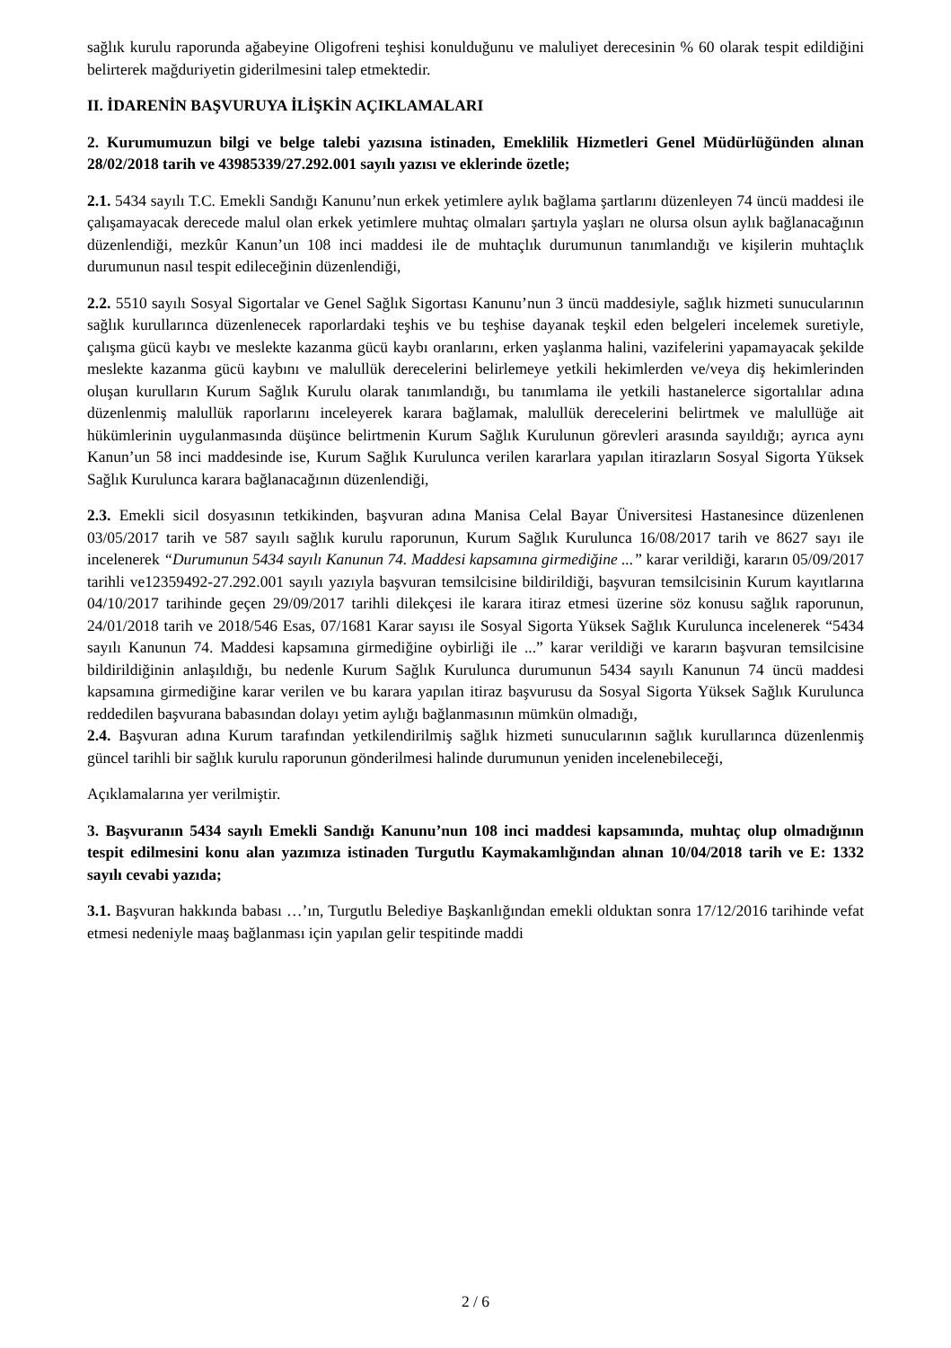sağlık kurulu raporunda ağabeyine Oligofreni teşhisi konulduğunu ve maluliyet derecesinin % 60 olarak tespit edildiğini belirterek mağduriyetin giderilmesini talep etmektedir.
II. İDARENİN BAŞVURUYA İLİŞKİN AÇIKLAMALARI
2. Kurumumuzun bilgi ve belge talebi yazısına istinaden, Emeklilik Hizmetleri Genel Müdürlüğünden alınan 28/02/2018 tarih ve 43985339/27.292.001 sayılı yazısı ve eklerinde özetle;
2.1. 5434 sayılı T.C. Emekli Sandığı Kanunu’nun erkek yetimlere aylık bağlama şartlarını düzenleyen 74 üncü maddesi ile çalışamayacak derecede malul olan erkek yetimlere muhtaç olmaları şartıyla yaşları ne olursa olsun aylık bağlanacağının düzenlendiği, mezkûr Kanun’un 108 inci maddesi ile de muhtaçlık durumunun tanımlandığı ve kişilerin muhtaçlık durumunun nasıl tespit edileceğinin düzenlendiği,
2.2. 5510 sayılı Sosyal Sigortalar ve Genel Sağlık Sigortası Kanunu’nun 3 üncü maddesiyle, sağlık hizmeti sunucularının sağlık kurullarınca düzenlenecek raporlardaki teşhis ve bu teşhise dayanak teşkil eden belgeleri incelemek suretiyle, çalışma gücü kaybı ve meslekte kazanma gücü kaybı oranlarını, erken yaşlanma halini, vazifelerini yapamayacak şekilde meslekte kazanma gücü kaybını ve malullük derecelerini belirlemeye yetkili hekimlerden ve/veya diş hekimlerinden oluşan kurulların Kurum Sağlık Kurulu olarak tanımlandığı, bu tanımlama ile yetkili hastanelerce sigortalılar adına düzenlenmiş malullük raporlarını inceleyerek karara bağlamak, malullük derecelerini belirtmek ve malullüğe ait hükümlerinin uygulanmasında düşünce belirtmenin Kurum Sağlık Kurulunun görevleri arasında sayıldığı; ayrıca aynı Kanun’un 58 inci maddesinde ise, Kurum Sağlık Kurulunca verilen kararlara yapılan itirazların Sosyal Sigorta Yüksek Sağlık Kurulunca karara bağlanacağının düzenlendiği,
2.3. Emekli sicil dosyasının tetkikinden, başvuran adına Manisa Celal Bayar Üniversitesi Hastanesince düzenlenen 03/05/2017 tarih ve 587 sayılı sağlık kurulu raporunun, Kurum Sağlık Kurulunca 16/08/2017 tarih ve 8627 sayı ile incelenerek “Durumunun 5434 sayılı Kanunun 74. Maddesi kapsamına girmediğine ...” karar verildiği, kararın 05/09/2017 tarihli ve12359492-27.292.001 sayılı yazıyla başvuran temsilcisine bildirildiği, başvuran temsilcisinin Kurum kayıtlarına 04/10/2017 tarihinde geçen 29/09/2017 tarihli dilekçesi ile karara itiraz etmesi üzerine söz konusu sağlık raporunun, 24/01/2018 tarih ve 2018/546 Esas, 07/1681 Karar sayısı ile Sosyal Sigorta Yüksek Sağlık Kurulunca incelenerek “5434 sayılı Kanunun 74. Maddesi kapsamına girmediğine oybirliği ile ...” karar verildiği ve kararın başvuran temsilcisine bildirildiğinin anlaşıldığı, bu nedenle Kurum Sağlık Kurulunca durumunun 5434 sayılı Kanunun 74 üncü maddesi kapsamına girmediğine karar verilen ve bu karara yapılan itiraz başvurusu da Sosyal Sigorta Yüksek Sağlık Kurulunca reddedilen başvurana babasından dolayı yetim aylığı bağlanmasının mümkün olmadığı,
2.4. Başvuran adına Kurum tarafından yetkilendirilmiş sağlık hizmeti sunucularının sağlık kurullarınca düzenlenmiş güncel tarihli bir sağlık kurulu raporunun gönderilmesi halinde durumunun yeniden incelenebileceği,
Açıklamalarına yer verilmiştir.
3. Başvuranın 5434 sayılı Emekli Sandığı Kanunu’nun 108 inci maddesi kapsamında, muhtaç olup olmadığının tespit edilmesini konu alan yazımıza istinaden Turgutlu Kaymakamlığından alınan 10/04/2018 tarih ve E: 1332 sayılı cevabi yazıda;
3.1. Başvuran hakkında babası …’ın, Turgutlu Belediye Başkanlığından emekli olduktan sonra 17/12/2016 tarihinde vefat etmesi nedeniyle maaş bağlanması için yapılan gelir tespitinde maddi
2 / 6